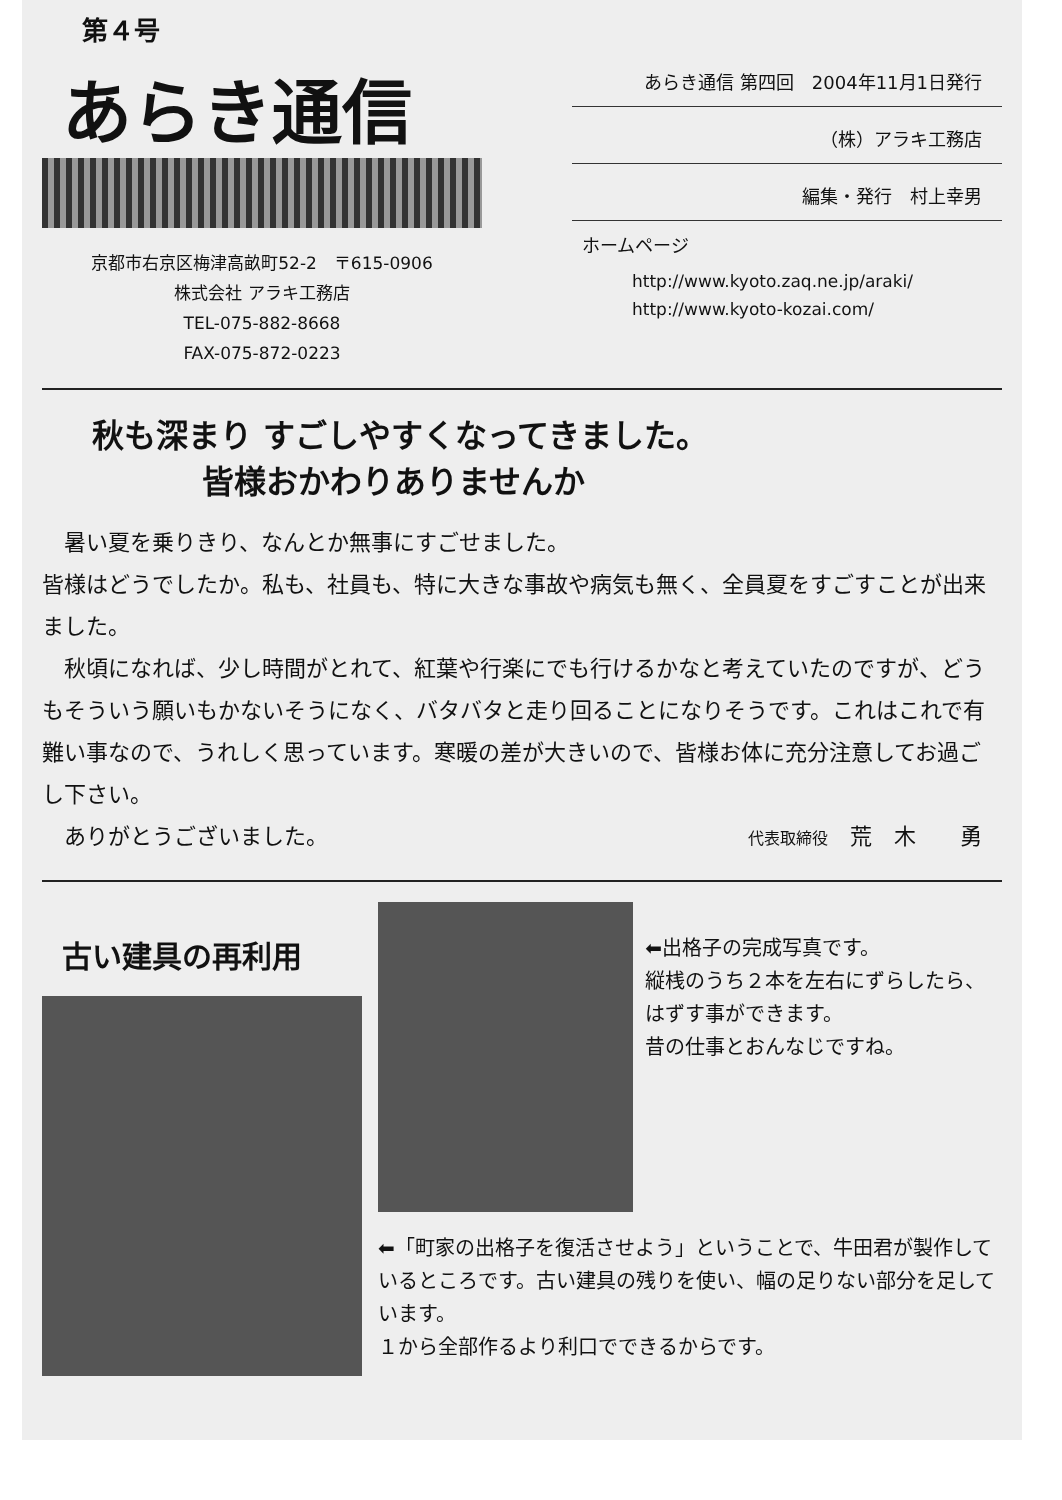第４号
あらき通信
京都市右京区梅津高畝町52-2　〒615-0906
株式会社 アラキ工務店
TEL-075-882-8668
FAX-075-872-0223
あらき通信 第四回　2004年11月1日発行
（株）アラキ工務店
編集・発行　村上幸男
ホームページ
http://www.kyoto.zaq.ne.jp/araki/
http://www.kyoto-kozai.com/
秋も深まり すごしやすくなってきました。
皆様おかわりありませんか
　暑い夏を乗りきり、なんとか無事にすごせました。
皆様はどうでしたか。私も、社員も、特に大きな事故や病気も無く、全員夏をすごすことが出来ました。
　秋頃になれば、少し時間がとれて、紅葉や行楽にでも行けるかなと考えていたのですが、どうもそういう願いもかないそうになく、バタバタと走り回ることになりそうです。これはこれで有難い事なので、うれしく思っています。寒暖の差が大きいので、皆様お体に充分注意してお過ごし下さい。
　ありがとうございました。
代表取締役　荒　木　　勇
古い建具の再利用
⬅出格子の完成写真です。
縦桟のうち２本を左右にずらしたら、はずす事ができます。
昔の仕事とおんなじですね。
⬅「町家の出格子を復活させよう」ということで、牛田君が製作しているところです。古い建具の残りを使い、幅の足りない部分を足しています。
１から全部作るより利口でできるからです。